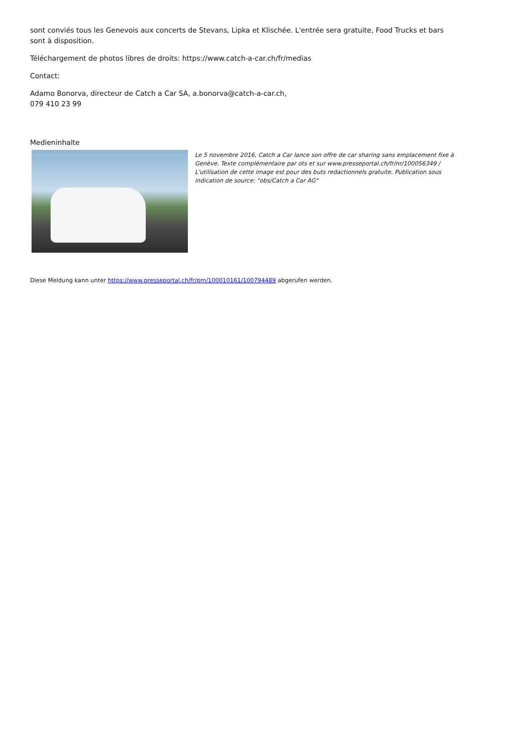sont conviés tous les Genevois aux concerts de Stevans, Lipka et Klischée. L'entrée sera gratuite, Food Trucks et bars sont à disposition.
Téléchargement de photos libres de droits: https://www.catch-a-car.ch/fr/medias
Contact:
Adamo Bonorva, directeur de Catch a Car SA, a.bonorva@catch-a-car.ch,
079 410 23 99
Medieninhalte
Le 5 novembre 2016, Catch a Car lance son offre de car sharing sans emplacement fixe à Genève. Texte complémentaire par ots et sur www.presseportal.ch/fr/nr/100056349 / L'utilisation de cette image est pour des buts redactionnels gratuite. Publication sous indication de source: "obs/Catch a Car AG"
Diese Meldung kann unter https://www.presseportal.ch/fr/pm/100010161/100794489 abgerufen werden.